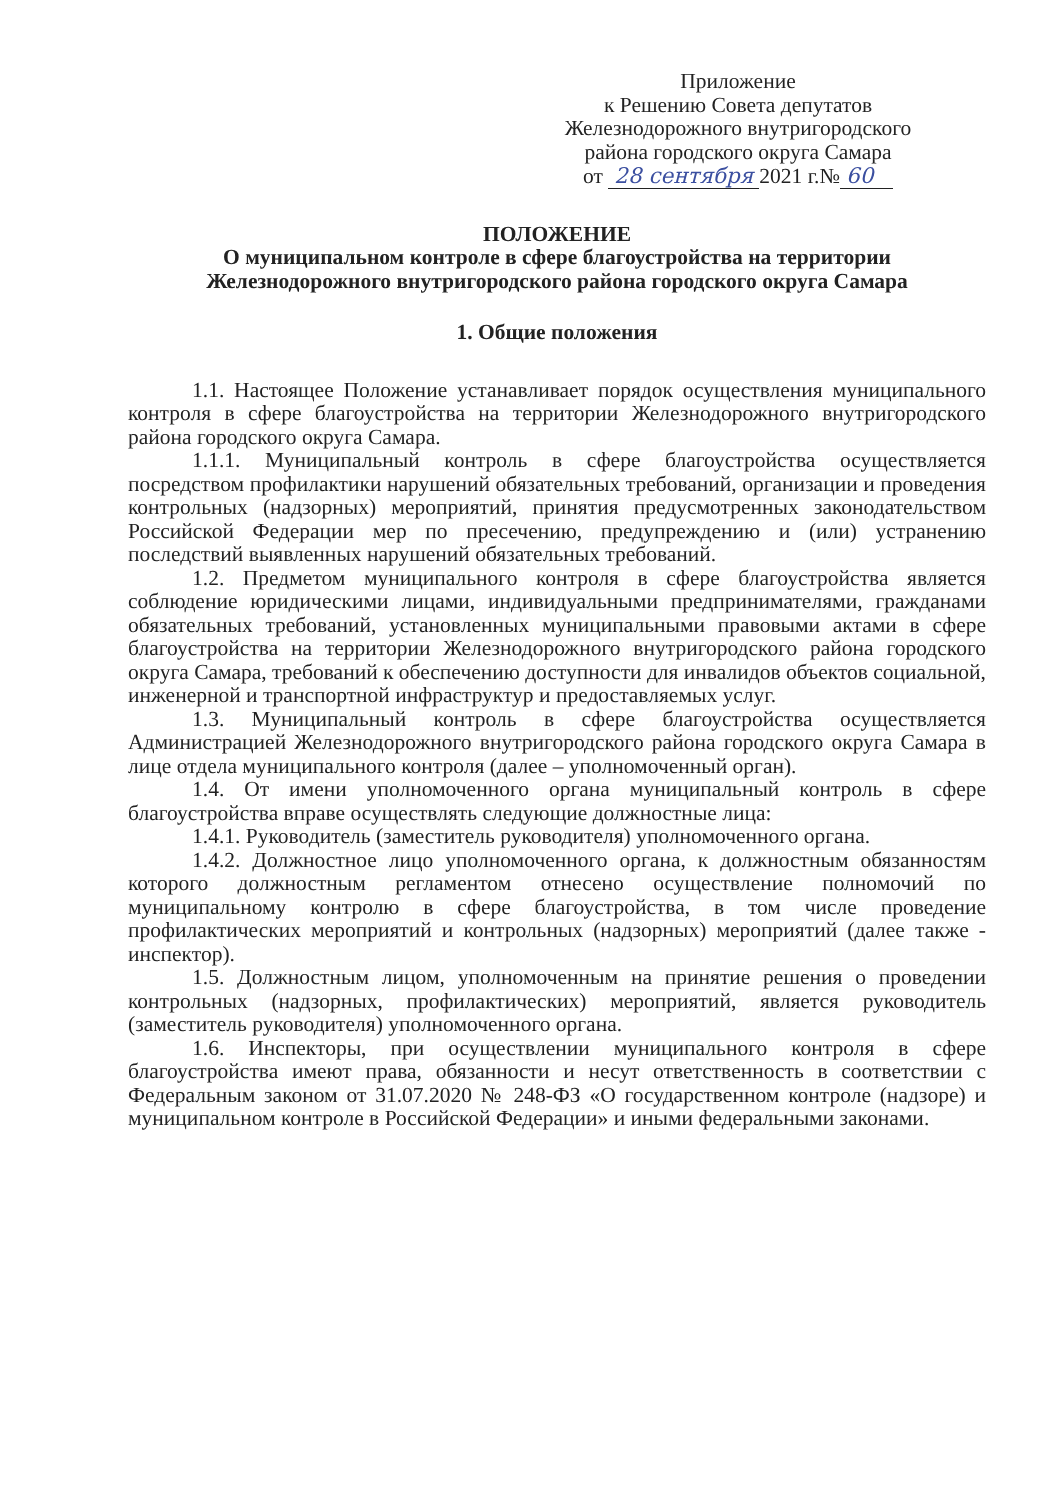Приложение
к Решению Совета депутатов
Железнодорожного внутригородского
района городского округа Самара
от 28 сентября 2021 г.№ 60
ПОЛОЖЕНИЕ
О муниципальном контроле в сфере благоустройства на территории Железнодорожного внутригородского района городского округа Самара
1. Общие положения
1.1. Настоящее Положение устанавливает порядок осуществления муниципального контроля в сфере благоустройства на территории Железнодорожного внутригородского района городского округа Самара.
1.1.1. Муниципальный контроль в сфере благоустройства осуществляется посредством профилактики нарушений обязательных требований, организации и проведения контрольных (надзорных) мероприятий, принятия предусмотренных законодательством Российской Федерации мер по пресечению, предупреждению и (или) устранению последствий выявленных нарушений обязательных требований.
1.2. Предметом муниципального контроля в сфере благоустройства является соблюдение юридическими лицами, индивидуальными предпринимателями, гражданами обязательных требований, установленных муниципальными правовыми актами в сфере благоустройства на территории Железнодорожного внутригородского района городского округа Самара, требований к обеспечению доступности для инвалидов объектов социальной, инженерной и транспортной инфраструктур и предоставляемых услуг.
1.3. Муниципальный контроль в сфере благоустройства осуществляется Администрацией Железнодорожного внутригородского района городского округа Самара в лице отдела муниципального контроля (далее – уполномоченный орган).
1.4. От имени уполномоченного органа муниципальный контроль в сфере благоустройства вправе осуществлять следующие должностные лица:
1.4.1. Руководитель (заместитель руководителя) уполномоченного органа.
1.4.2. Должностное лицо уполномоченного органа, к должностным обязанностям которого должностным регламентом отнесено осуществление полномочий по муниципальному контролю в сфере благоустройства, в том числе проведение профилактических мероприятий и контрольных (надзорных) мероприятий (далее также - инспектор).
1.5. Должностным лицом, уполномоченным на принятие решения о проведении контрольных (надзорных, профилактических) мероприятий, является руководитель (заместитель руководителя) уполномоченного органа.
1.6. Инспекторы, при осуществлении муниципального контроля в сфере благоустройства имеют права, обязанности и несут ответственность в соответствии с Федеральным законом от 31.07.2020 № 248-ФЗ «О государственном контроле (надзоре) и муниципальном контроле в Российской Федерации» и иными федеральными законами.